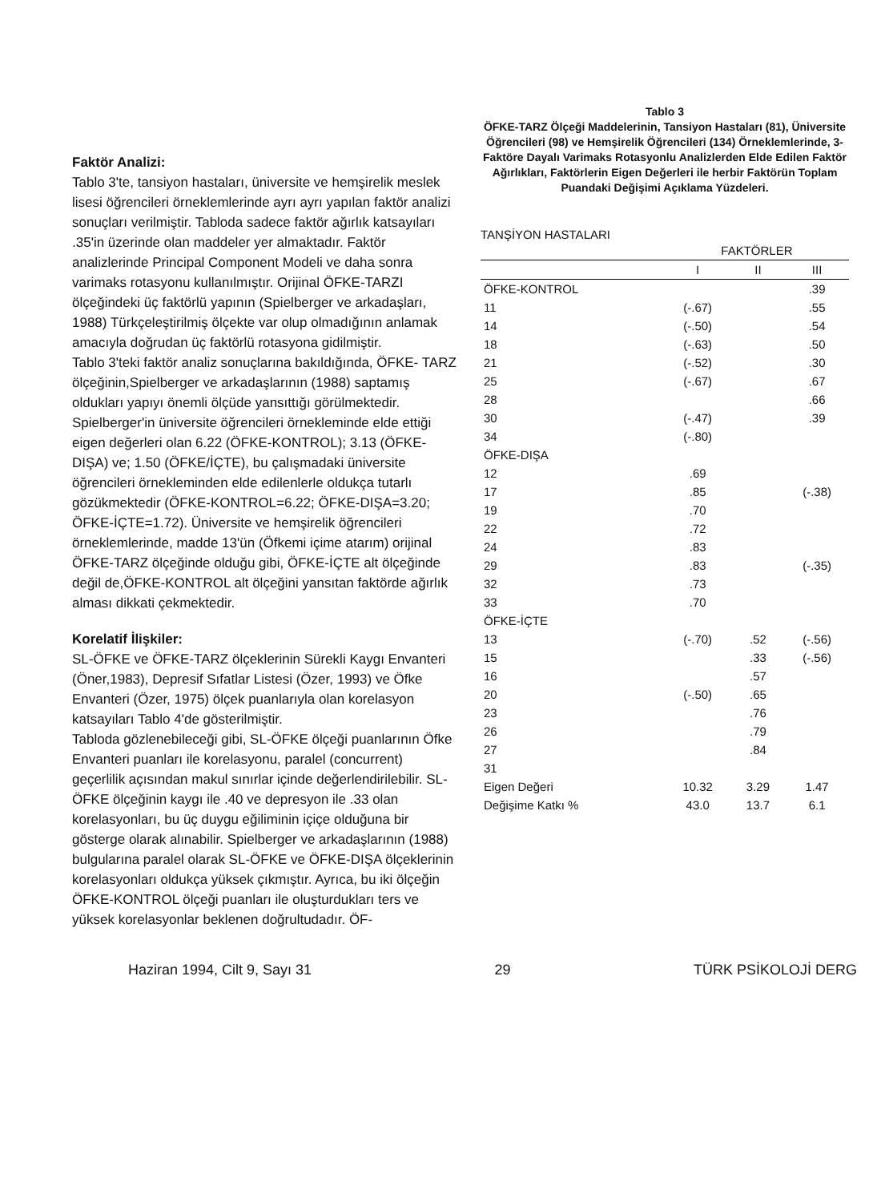Faktör Analizi:
Tablo 3'te, tansiyon hastaları, üniversite ve hemşirelik meslek lisesi öğrencileri örneklemlerinde ayrı ayrı yapılan faktör analizi sonuçları verilmiştir. Tabloda sadece faktör ağırlık katsayıları .35'in üzerinde olan maddeler yer almaktadır. Faktör analizlerinde Principal Component Modeli ve daha sonra varimaks rotasyonu kullanılmıştır. Orijinal ÖFKE-TARZI ölçeğindeki üç faktörlü yapının (Spielberger ve arkadaşları, 1988) Türkçeleştirilmiş ölçekte var olup olmadığının anlamak amacıyla doğrudan üç faktörlü rotasyona gidilmiştir.
Tablo 3'teki faktör analiz sonuçlarına bakıldığında, ÖFKE- TARZ ölçeğinin,Spielberger ve arkadaşlarının (1988) saptamış oldukları yapıyı önemli ölçüde yansıttığı görülmektedir. Spielberger'in üniversite öğrencileri örnekleminde elde ettiği eigen değerleri olan 6.22 (ÖFKE-KONTROL); 3.13 (ÖFKE-DIŞA) ve; 1.50 (ÖFKE/İÇTE), bu çalışmadaki üniversite öğrencileri örnekleminden elde edilenlerle oldukça tutarlı gözükmektedir (ÖFKE-KONTROL=6.22; ÖFKE-DIŞA=3.20; ÖFKE-İÇTE=1.72). Üniversite ve hemşirelik öğrencileri örneklemlerinde, madde 13'ün (Öfkemi içime atarım) orijinal ÖFKE-TARZ ölçeğinde olduğu gibi, ÖFKE-İÇTE alt ölçeğinde değil de,ÖFKE-KONTROL alt ölçeğini yansıtan faktörde ağırlık alması dikkati çekmektedir.
Korelatif İlişkiler:
SL-ÖFKE ve ÖFKE-TARZ ölçeklerinin Sürekli Kaygı Envanteri (Öner,1983), Depresif Sıfatlar Listesi (Özer, 1993) ve Öfke Envanteri (Özer, 1975) ölçek puanlarıyla olan korelasyon katsayıları Tablo 4'de gösterilmiştir.
Tabloda gözlenebileceği gibi, SL-ÖFKE ölçeği puanlarının Öfke Envanteri puanları ile korelasyonu, paralel (concurrent) geçerlilik açısından makul sınırlar içinde değerlendirilebilir. SL-ÖFKE ölçeğinin kaygı ile .40 ve depresyon ile .33 olan korelasyonları, bu üç duygu eğiliminin içiçe olduğuna bir gösterge olarak alınabilir. Spielberger ve arkadaşlarının (1988) bulgularına paralel olarak SL-ÖFKE ve ÖFKE-DIŞA ölçeklerinin korelasyonları oldukça yüksek çıkmıştır. Ayrıca, bu iki ölçeğin ÖFKE-KONTROL ölçeği puanları ile oluşturdukları ters ve yüksek korelasyonlar beklenen doğrultudadır. ÖF-
Tablo 3
ÖFKE-TARZ Ölçeği Maddelerinin, Tansiyon Hastaları (81), Üniversite Öğrencileri (98) ve Hemşirelik Öğrencileri (134) Örneklemlerinde, 3-Faktöre Dayalı Varimaks Rotasyonlu Analizlerden Elde Edilen Faktör Ağırlıkları, Faktörlerin Eigen Değerleri ile herbir Faktörün Toplam Puandaki Değişimi Açıklama Yüzdeleri.
TANŞİYON HASTALARI
| | FAKTÖRLER | | |
| --- | --- | --- | --- |
| | I | II | III |
| ÖFKE-KONTROL | | | .39 |
| 11 | (-.67) | | .55 |
| 14 | (-.50) | | .54 |
| 18 | (-.63) | | .50 |
| 21 | (-.52) | | .30 |
| 25 | (-.67) | | .67 |
| 28 | | | .66 |
| 30 | (-.47) | | .39 |
| 34 | (-.80) | | |
| ÖFKE-DIŞA | | | |
| 12 | .69 | | |
| 17 | .85 | | (-.38) |
| 19 | .70 | | |
| 22 | .72 | | |
| 24 | .83 | | |
| 29 | .83 | | (-.35) |
| 32 | .73 | | |
| 33 | .70 | | |
| ÖFKE-İÇTE | | | |
| 13 | (-.70) | .52 | (-.56) |
| 15 | | .33 | (-.56) |
| 16 | | .57 | |
| 20 | (-.50) | .65 | |
| 23 | | .76 | |
| 26 | | .79 | |
| 27 | | .84 | |
| 31 | | | |
| Eigen Değeri | 10.32 | 3.29 | 1.47 |
| Değişime Katkı % | 43.0 | 13.7 | 6.1 |
Haziran 1994, Cilt 9, Sayı 31 29 TÜRK PSİKOLOJİ DERG